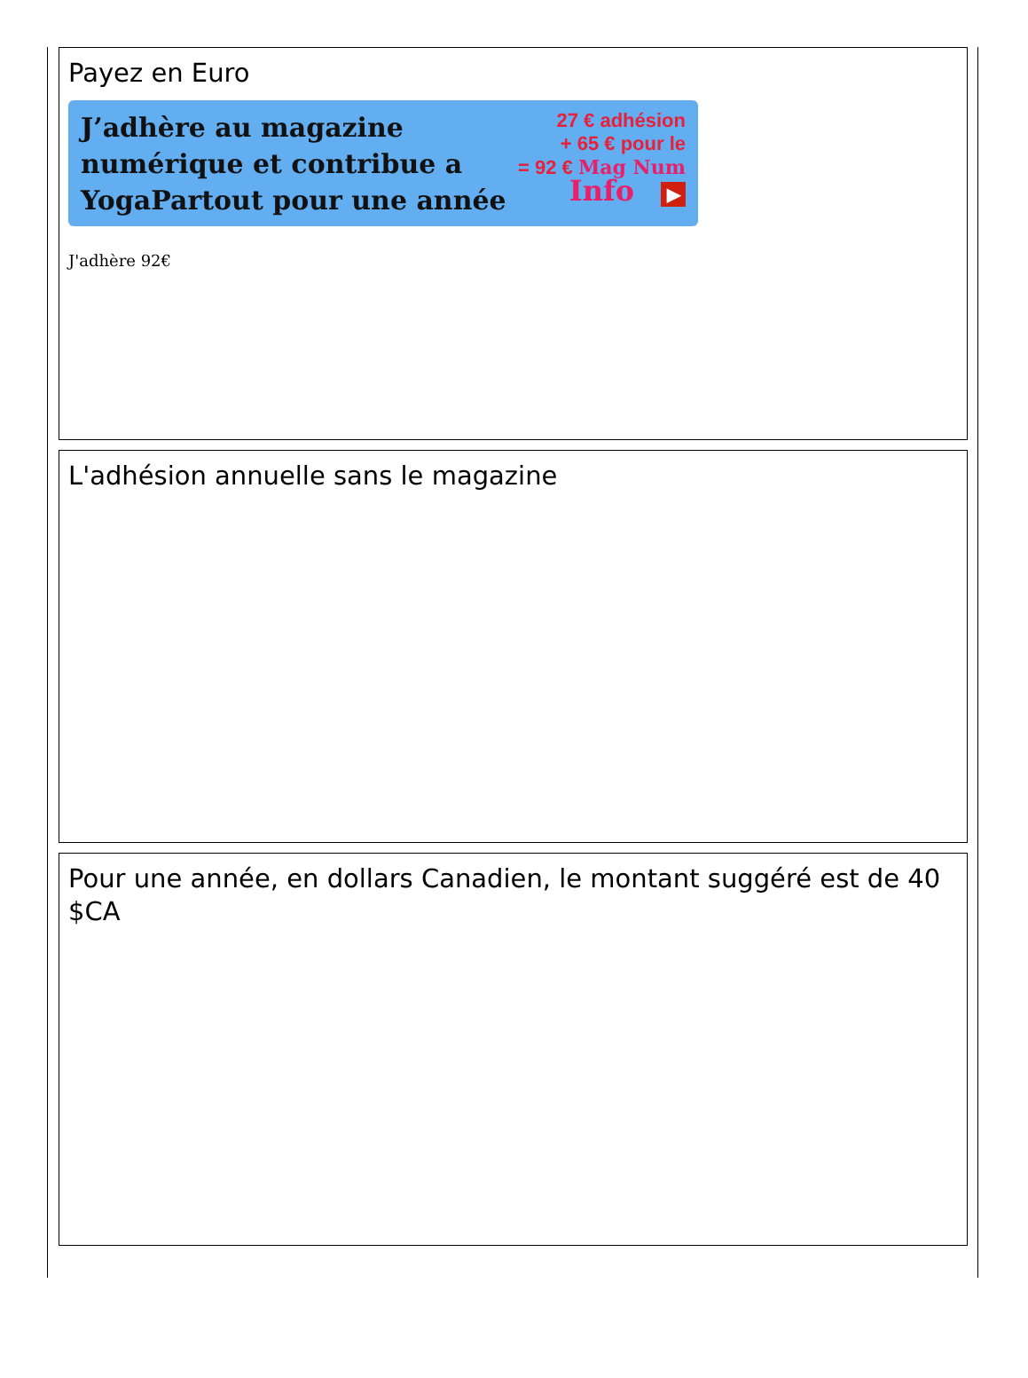Payez en Euro
J’adhère au magazine
numérique et contribue a
YogaPartout pour une année
27 € adhésion
+ 65 € pour le
= 92 € Mag Num
Info ▶
J'adhère 92€
L'adhésion annuelle sans le magazine
Pour une année, en dollars Canadien, le montant suggéré est de 40 $CA